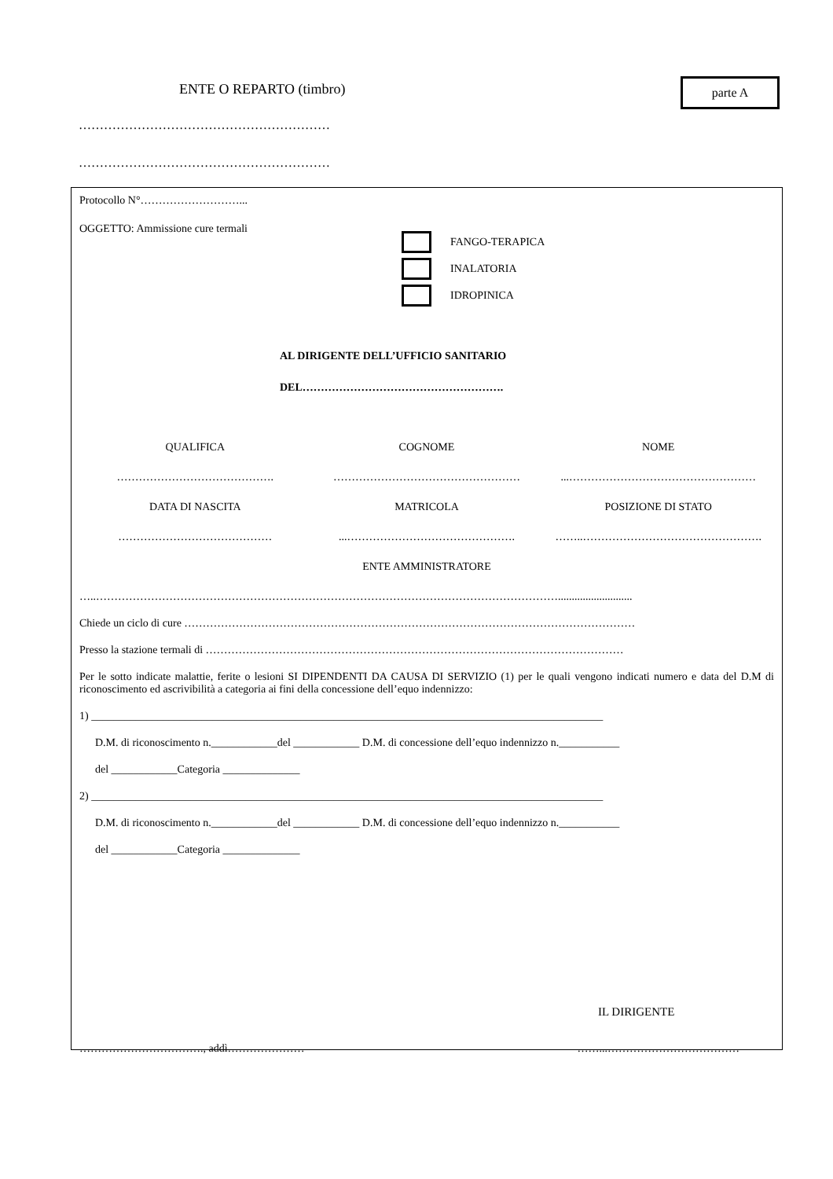ENTE O REPARTO (timbro) parte A
……………………………………………………
……………………………………………………
Protocollo N°………………………...
OGGETTO: Ammissione cure termali
FANGO-TERAPICA
INALATORIA
IDROPINICA
AL DIRIGENTE DELL’UFFICIO SANITARIO
DEL……………………………………………….
QUALIFICA COGNOME NOME
……………………………………. …………………………………………… ...……………………………………………
DATA DI NASCITA MATRICOLA POSIZIONE DI STATO
…………………………………… ...………………………………………. ……..………………………………………….
ENTE AMMINISTRATORE
…..………………………………………………………………………………………………………………...........................
Chiede un ciclo di cure ……………………………………………………………………………………………………………
Presso la stazione termali di ……………………………………………………………………………………………………
Per le sotto indicate malattie, ferite o lesioni SI DIPENDENTI DA CAUSA DI SERVIZIO (1) per le quali vengono indicati numero e data del D.M di riconoscimento ed ascrivibilità a categoria ai fini della concessione dell’equo indennizzo:
1) _____________________________________________________________________________________________
D.M. di riconoscimento n.____________del ____________ D.M. di concessione dell’equo indennizzo n.___________
del ____________Categoria ______________
2) _____________________________________________________________________________________________
D.M. di riconoscimento n.____________del ____________ D.M. di concessione dell’equo indennizzo n.___________
del ____________Categoria ______________
IL DIRIGENTE
……………………………., addì………………… ……...………………………………